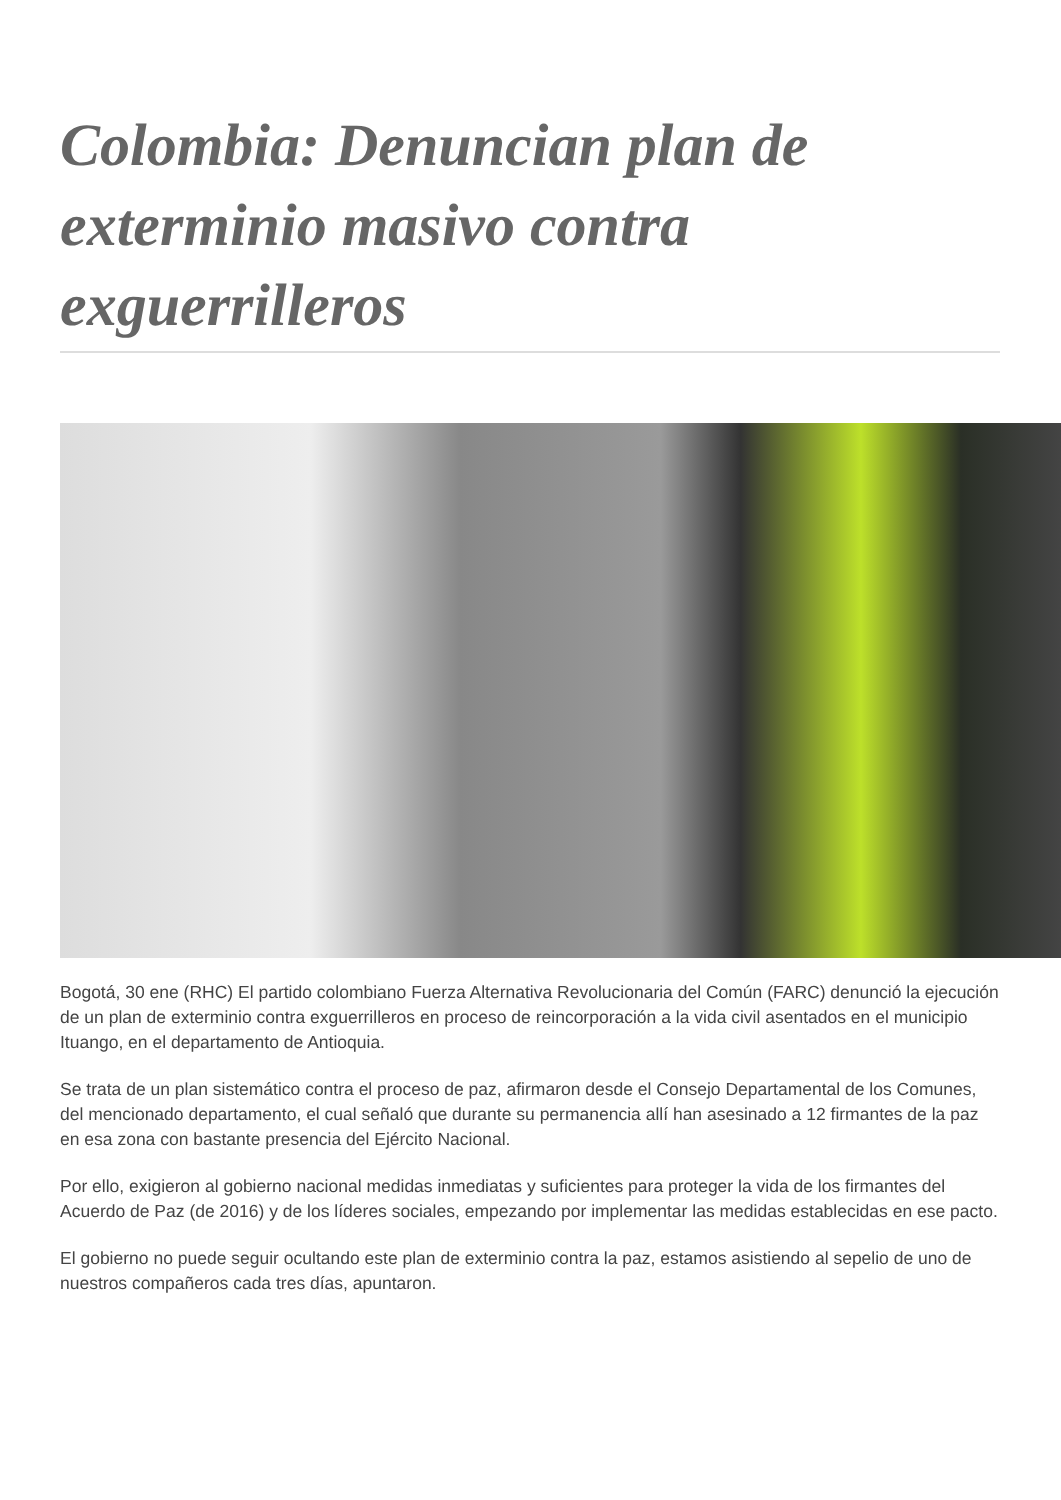Colombia: Denuncian plan de exterminio masivo contra exguerrilleros
Bogotá, 30 ene (RHC) El partido colombiano Fuerza Alternativa Revolucionaria del Común (FARC) denunció la ejecución de un plan de exterminio contra exguerrilleros en proceso de reincorporación a la vida civil asentados en el municipio Ituango, en el departamento de Antioquia.
Se trata de un plan sistemático contra el proceso de paz, afirmaron desde el Consejo Departamental de los Comunes, del mencionado departamento, el cual señaló que durante su permanencia allí han asesinado a 12 firmantes de la paz en esa zona con bastante presencia del Ejército Nacional.
Por ello, exigieron al gobierno nacional medidas inmediatas y suficientes para proteger la vida de los firmantes del Acuerdo de Paz (de 2016) y de los líderes sociales, empezando por implementar las medidas establecidas en ese pacto.
El gobierno no puede seguir ocultando este plan de exterminio contra la paz, estamos asistiendo al sepelio de uno de nuestros compañeros cada tres días, apuntaron.